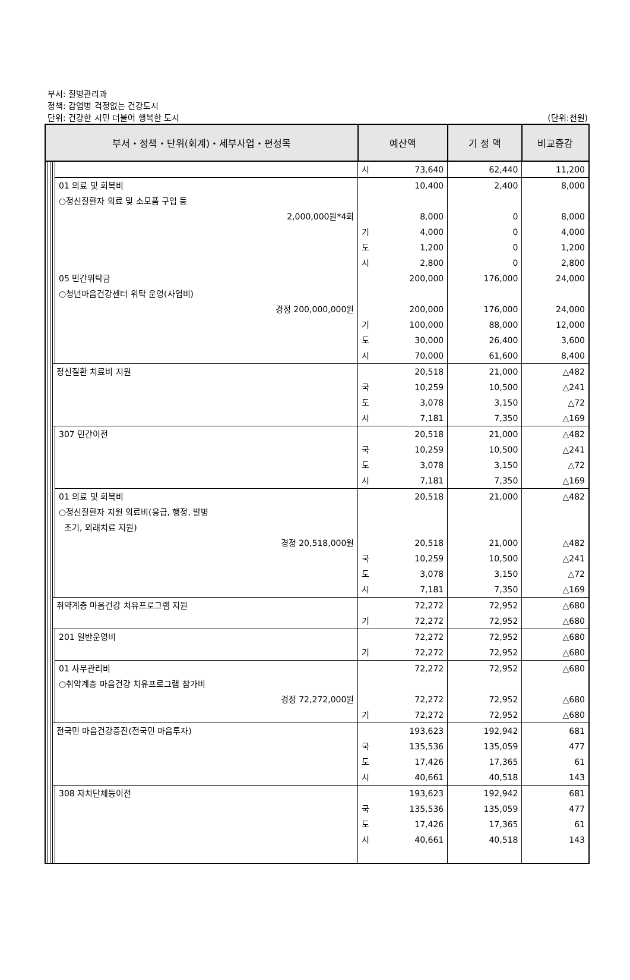부서: 질병관리과
정책: 감염병 걱정없는 건강도시
단위: 건강한 시민 더불어 행복한 도시 (단위:천원)
| 부서・정책・단위(회계)・세부사업・편성목 | | | | | 예산액 | | 기 정 액 | 비교증감 |
| --- | --- | --- | --- | --- | --- | --- | --- | --- |
| | | | | | 시 | 73,640 | 62,440 | 11,200 |
| | | | | 01 의료 및 회복비 ○정신질환자 의료 및 소모품 구입 등 2,000,000원*4회 | | 10,400 8,000 | 2,400 0 | 8,000 8,000 |
| | | | | | 기 도 시 | 4,000 1,200 2,800 | 0 0 0 | 4,000 1,200 2,800 |
| | | | | 05 민간위탁금 ○청년마음건강센터 위탁 운영(사업비) 경정 200,000,000원 | | 200,000 200,000 | 176,000 176,000 | 24,000 24,000 |
| | | | | | 기 도 시 | 100,000 30,000 70,000 | 88,000 26,400 61,600 | 12,000 3,600 8,400 |
| | | | 정신질환 치료비 지원 | | 국 도 시 | 20,518 10,259 3,078 7,181 | 21,000 10,500 3,150 7,350 | △482 △241 △72 △169 |
| | | | | 307 민간이전 | 국 도 시 | 20,518 10,259 3,078 7,181 | 21,000 10,500 3,150 7,350 | △482 △241 △72 △169 |
| | | | | 01 의료 및 회복비 ○정신질환자 지원 의료비(응급, 행정, 발병 초기, 외래치료 지원) 경정 20,518,000원 | 국 도 시 | 20,518 20,518 10,259 3,078 7,181 | 21,000 21,000 10,500 3,150 7,350 | △482 △482 △241 △72 △169 |
| | | | 취약계층 마음건강 치유프로그램 지원 | | 기 | 72,272 72,272 | 72,952 72,952 | △680 △680 |
| | | | | 201 일반운영비 | 기 | 72,272 72,272 | 72,952 72,952 | △680 △680 |
| | | | | 01 사무관리비 ○취약계층 마음건강 치유프로그램 참가비 경정 72,272,000원 | 기 | 72,272 72,272 72,272 | 72,952 72,952 72,952 | △680 △680 △680 |
| | | | 전국민 마음건강증진(전국민 마음투자) | | 국 도 시 | 193,623 135,536 17,426 40,661 | 192,942 135,059 17,365 40,518 | 681 477 61 143 |
| | | | | 308 자치단체등이전 | 국 도 시 | 193,623 135,536 17,426 40,661 | 192,942 135,059 17,365 40,518 | 681 477 61 143 |